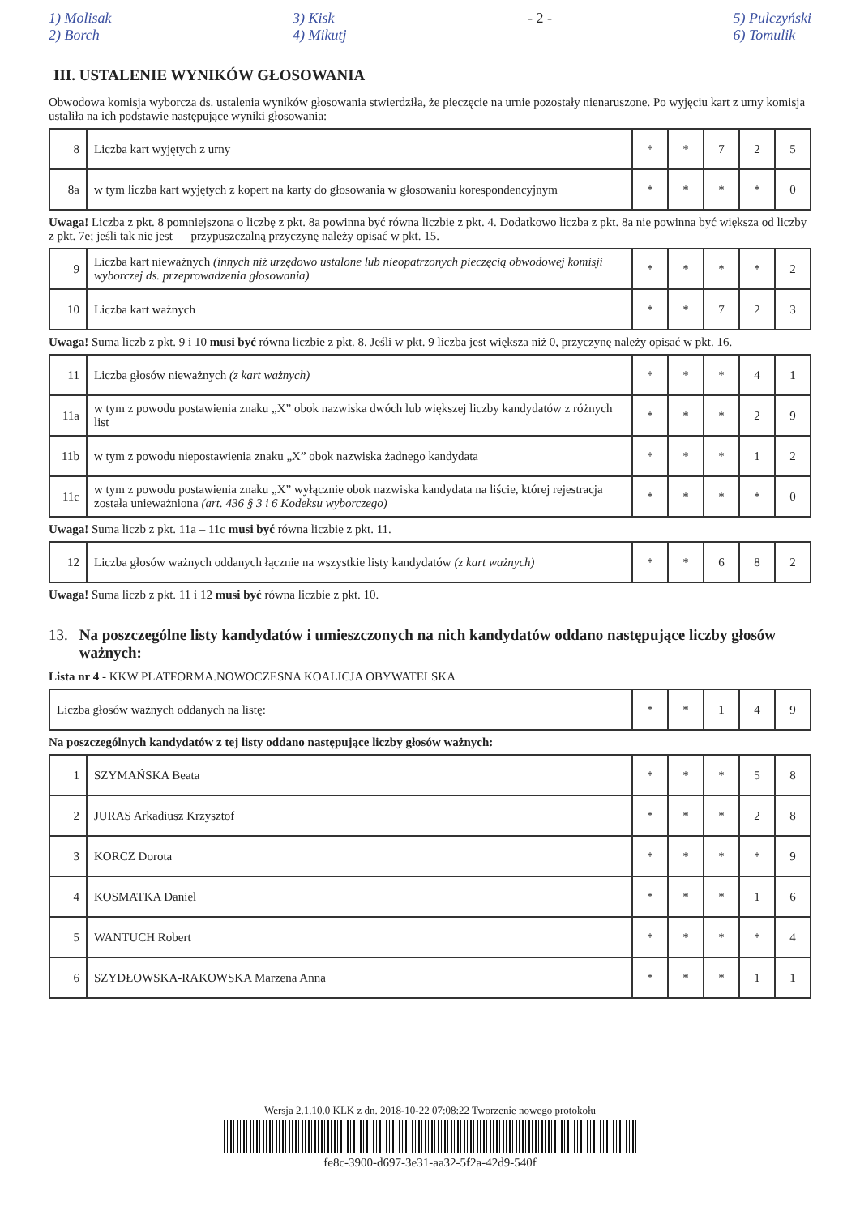1) Molisak
2) Borch 3) Kisk
4) Mikutj - 2 - 5) Pulczyński
6) Tomulik
III. USTALENIE WYNIKÓW GŁOSOWANIA
Obwodowa komisja wyborcza ds. ustalenia wyników głosowania stwierdziła, że pieczęcie na urnie pozostały nienaruszone. Po wyjęciu kart z urny komisja ustaliła na ich podstawie następujące wyniki głosowania:
| 8 | Liczba kart wyjętych z urny | * | * | 7 | 2 | 5 |
| 8a | w tym liczba kart wyjętych z kopert na karty do głosowania w głosowaniu korespondencyjnym | * | * | * | * | 0 |
Uwaga! Liczba z pkt. 8 pomniejszona o liczbę z pkt. 8a powinna być równa liczbie z pkt. 4. Dodatkowo liczba z pkt. 8a nie powinna być większa od liczby z pkt. 7e; jeśli tak nie jest — przypuszczalną przyczynę należy opisać w pkt. 15.
| 9 | Liczba kart nieważnych (innych niż urzędowo ustalone lub nieopatrzonych pieczęcią obwodowej komisji wyborczej ds. przeprowadzenia głosowania) | * | * | * | * | 2 |
| 10 | Liczba kart ważnych | * | * | 7 | 2 | 3 |
Uwaga! Suma liczb z pkt. 9 i 10 musi być równa liczbie z pkt. 8. Jeśli w pkt. 9 liczba jest większa niż 0, przyczynę należy opisać w pkt. 16.
| 11 | Liczba głosów nieważnych (z kart ważnych) | * | * | * | 4 | 1 |
| 11a | w tym z powodu postawienia znaku „X” obok nazwiska dwóch lub większej liczby kandydatów z różnych list | * | * | * | 2 | 9 |
| 11b | w tym z powodu niepostawienia znaku „X” obok nazwiska żadnego kandydata | * | * | * | 1 | 2 |
| 11c | w tym z powodu postawienia znaku „X” wyłącznie obok nazwiska kandydata na liście, której rejestracja została unieważniona (art. 436 § 3 i 6 Kodeksu wyborczego) | * | * | * | * | 0 |
Uwaga! Suma liczb z pkt. 11a – 11c musi być równa liczbie z pkt. 11.
| 12 | Liczba głosów ważnych oddanych łącznie na wszystkie listy kandydatów (z kart ważnych) | * | * | 6 | 8 | 2 |
Uwaga! Suma liczb z pkt. 11 i 12 musi być równa liczbie z pkt. 10.
13. Na poszczególne listy kandydatów i umieszczonych na nich kandydatów oddano następujące liczby głosów ważnych:
Lista nr 4 - KKW PLATFORMA.NOWOCZESNA KOALICJA OBYWATELSKA
| Liczba głosów ważnych oddanych na listę: | * | * | 1 | 4 | 9 |
Na poszczególnych kandydatów z tej listy oddano następujące liczby głosów ważnych:
| 1 | SZYMAŃSKA Beata | * | * | * | 5 | 8 |
| 2 | JURAS Arkadiusz Krzysztof | * | * | * | 2 | 8 |
| 3 | KORCZ Dorota | * | * | * | * | 9 |
| 4 | KOSMATKA Daniel | * | * | * | 1 | 6 |
| 5 | WANTUCH Robert | * | * | * | * | 4 |
| 6 | SZYDŁOWSKA-RAKOWSKA Marzena Anna | * | * | * | 1 | 1 |
Wersja 2.1.10.0 KLK z dn. 2018-10-22 07:08:22 Tworzenie nowego protokołu
fe8c-3900-d697-3e31-aa32-5f2a-42d9-540f